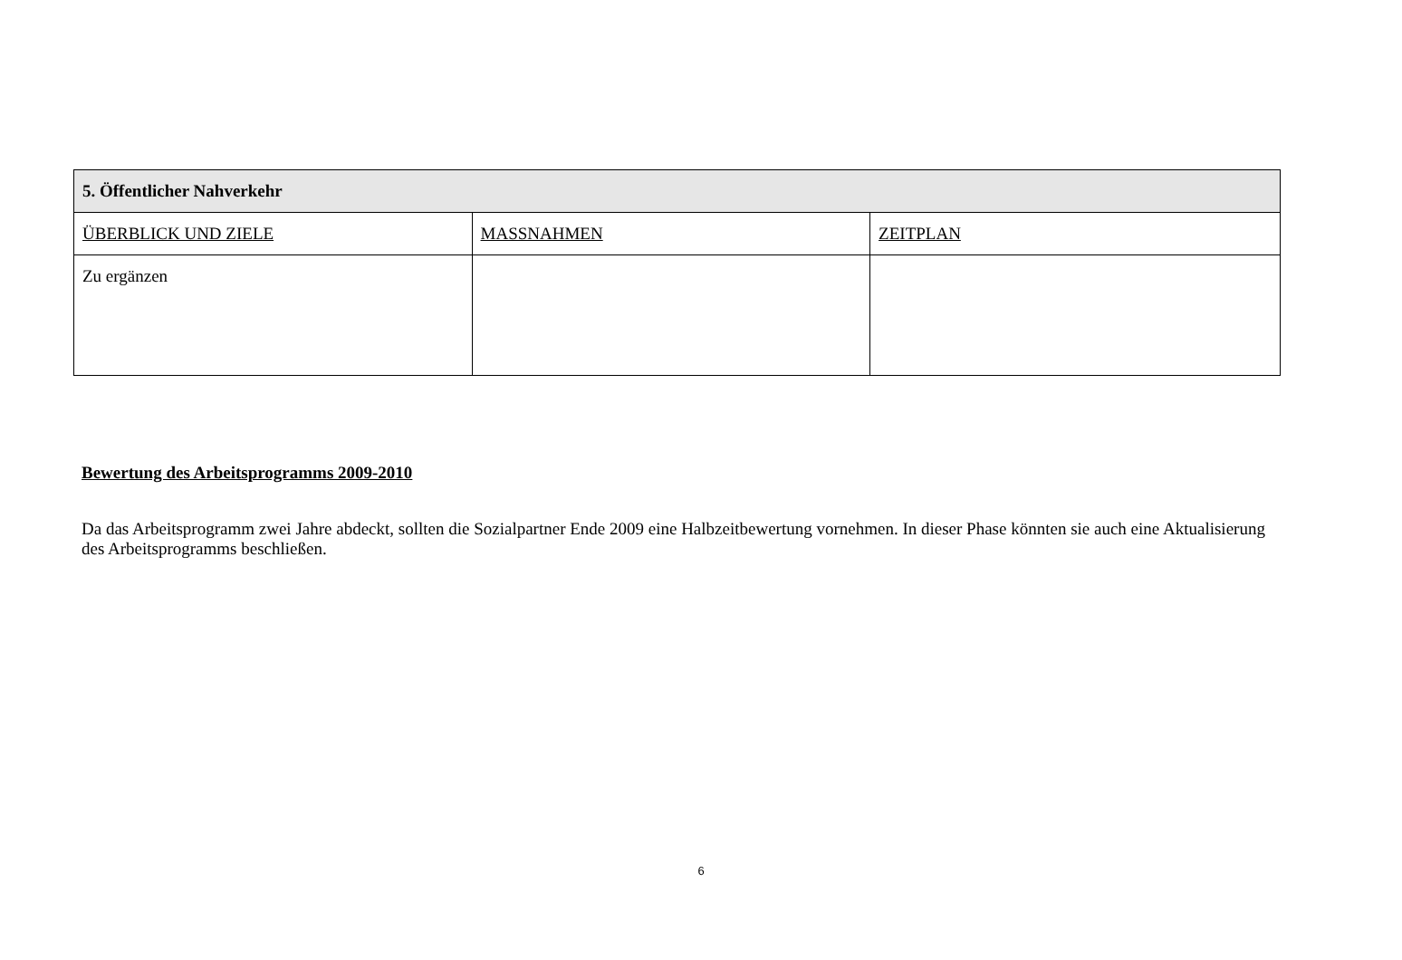| 5. Öffentlicher Nahverkehr | | |
| --- | --- | --- |
| ÜBERBLICK UND ZIELE | MASSNAHMEN | ZEITPLAN |
| Zu ergänzen | | |
Bewertung des Arbeitsprogramms 2009-2010
Da das Arbeitsprogramm zwei Jahre abdeckt, sollten die Sozialpartner Ende 2009 eine Halbzeitbewertung vornehmen. In dieser Phase könnten sie auch eine Aktualisierung des Arbeitsprogramms beschließen.
6